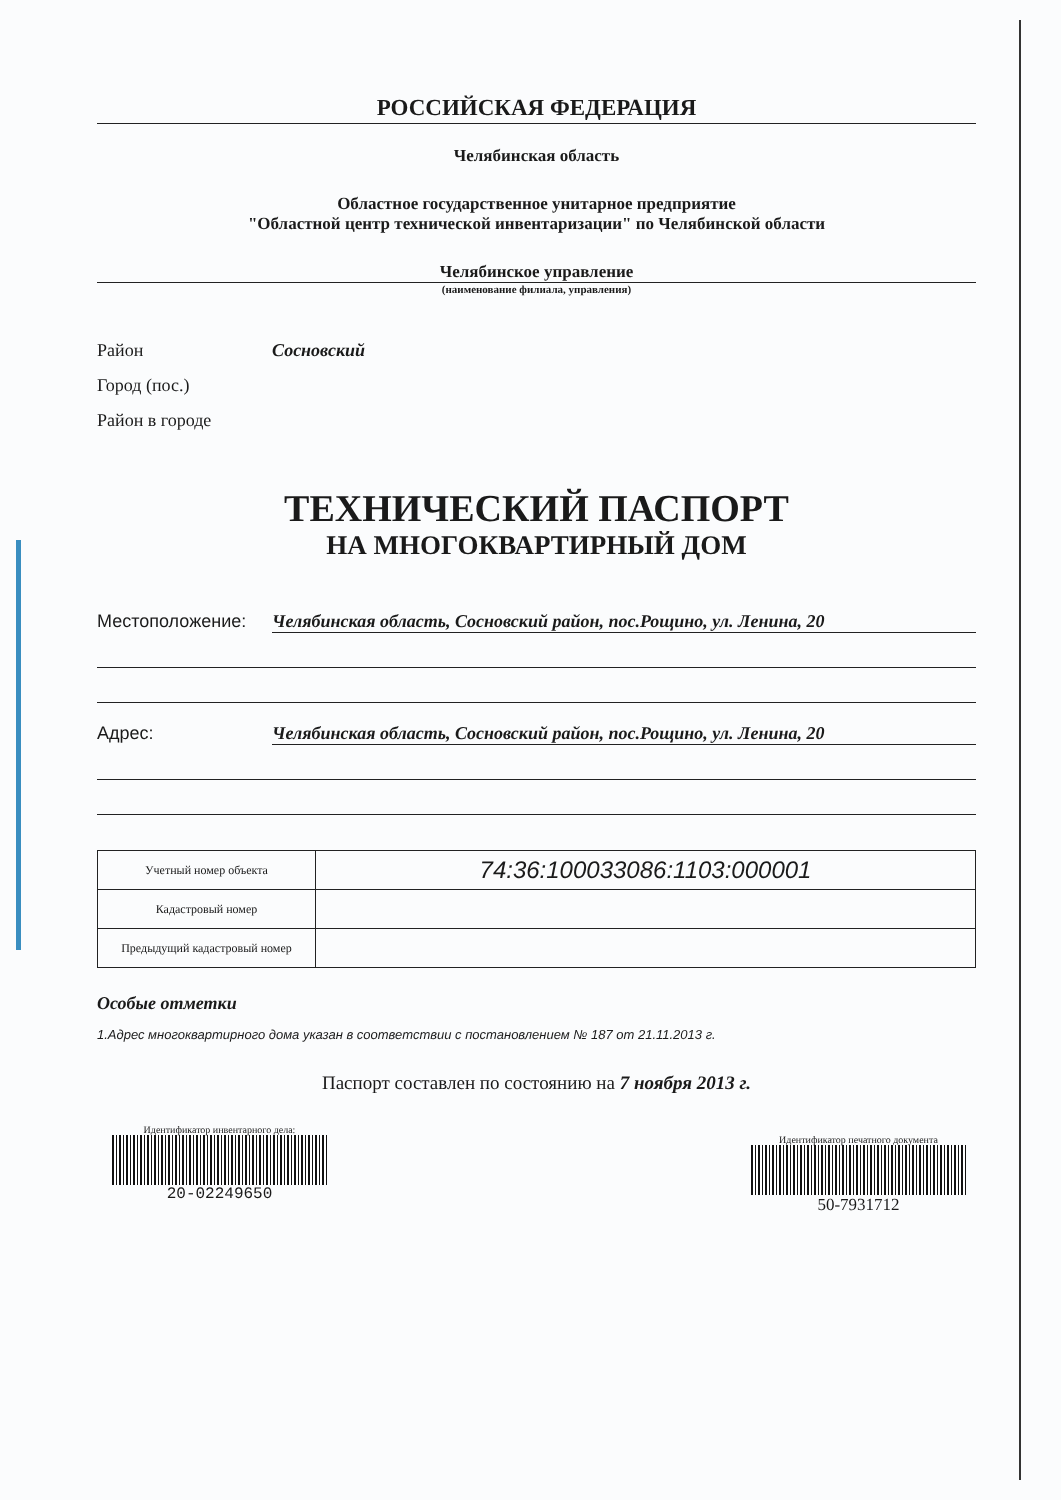РОССИЙСКАЯ ФЕДЕРАЦИЯ
Челябинская область
Областное государственное унитарное предприятие
"Областной центр технической инвентаризации" по Челябинской области
Челябинское управление
(наименование филиала, управления)
Район Сосновский
Город (пос.)
Район в городе
ТЕХНИЧЕСКИЙ ПАСПОРТ
НА МНОГОКВАРТИРНЫЙ ДОМ
Местоположение: Челябинская область, Сосновский район, пос.Рощино, ул. Ленина, 20
Адрес: Челябинская область, Сосновский район, пос.Рощино, ул. Ленина, 20
| Учетный номер объекта | 74:36:100033086:1103:000001 |
| Кадастровый номер | |
| Предыдущий кадастровый номер | |
Особые отметки
1.Адрес многоквартирного дома указан в соответствии с постановлением № 187 от 21.11.2013 г.
Паспорт составлен по состоянию на 7 ноября 2013 г.
Идентификатор инвентарного дела:
20-02249650
Идентификатор печатного документа
50-7931712